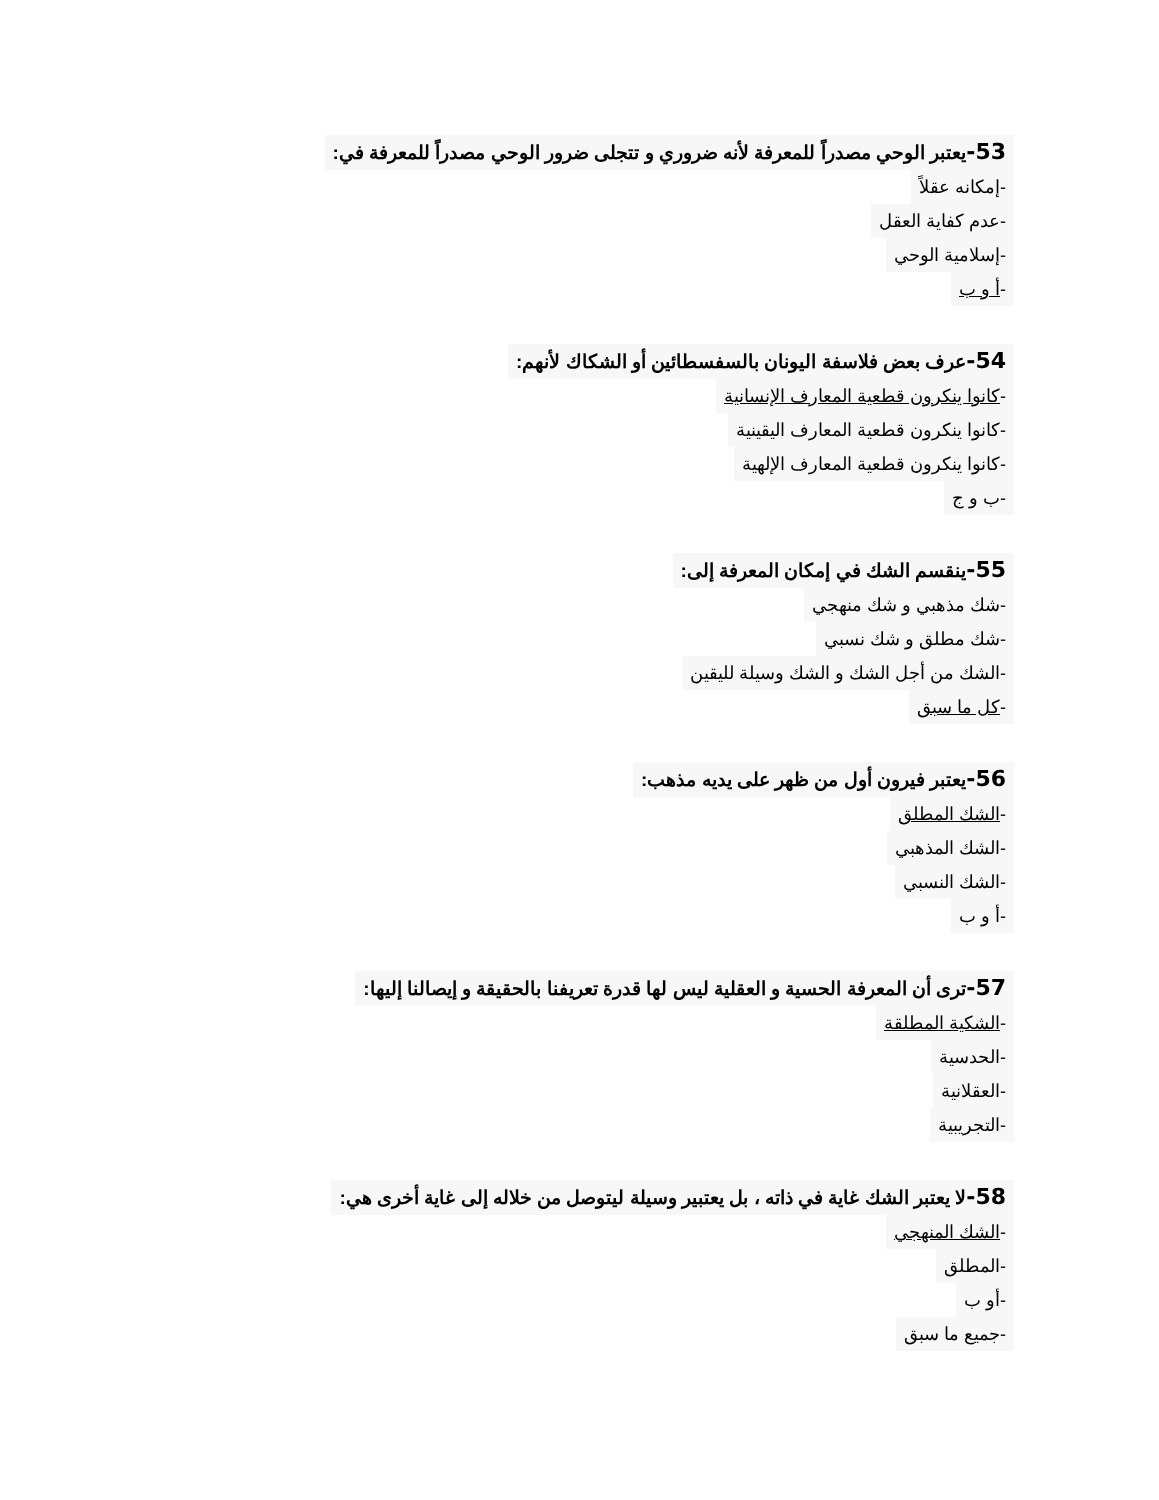53-يعتبر الوحي مصدراً للمعرفة لأنه ضروري و تتجلى ضرور الوحي مصدراً للمعرفة في:
-إمكانه عقلاً
-عدم كفاية العقل
-إسلامية الوحي
-أ و ب
54-عرف بعض فلاسفة اليونان بالسفسطائين أو الشكاك لأنهم:
-كانوا ينكرون قطعية المعارف الإنسانية
-كانوا ينكرون قطعية المعارف اليقينية
-كانوا ينكرون قطعية المعارف الإلهية
-ب و ج
55-ينقسم الشك في إمكان المعرفة إلى:
-شك مذهبي و شك منهجي
-شك مطلق و شك نسبي
-الشك من أجل الشك و الشك وسيلة لليقين
-كل ما سبق
56-يعتبر فيرون أول من ظهر على يديه مذهب:
-الشك المطلق
-الشك المذهبي
-الشك النسبي
-أ و ب
57-ترى أن المعرفة الحسية و العقلية ليس لها قدرة تعريفنا بالحقيقة و إيصالنا إليها:
-الشكية المطلقة
-الحدسية
-العقلانية
-التجريبية
58-لا يعتبر الشك غاية في ذاته ، بل يعتبير وسيلة ليتوصل من خلاله إلى غاية أخرى هي:
-الشك المنهجي
-المطلق
-أو ب
-جميع ما سبق